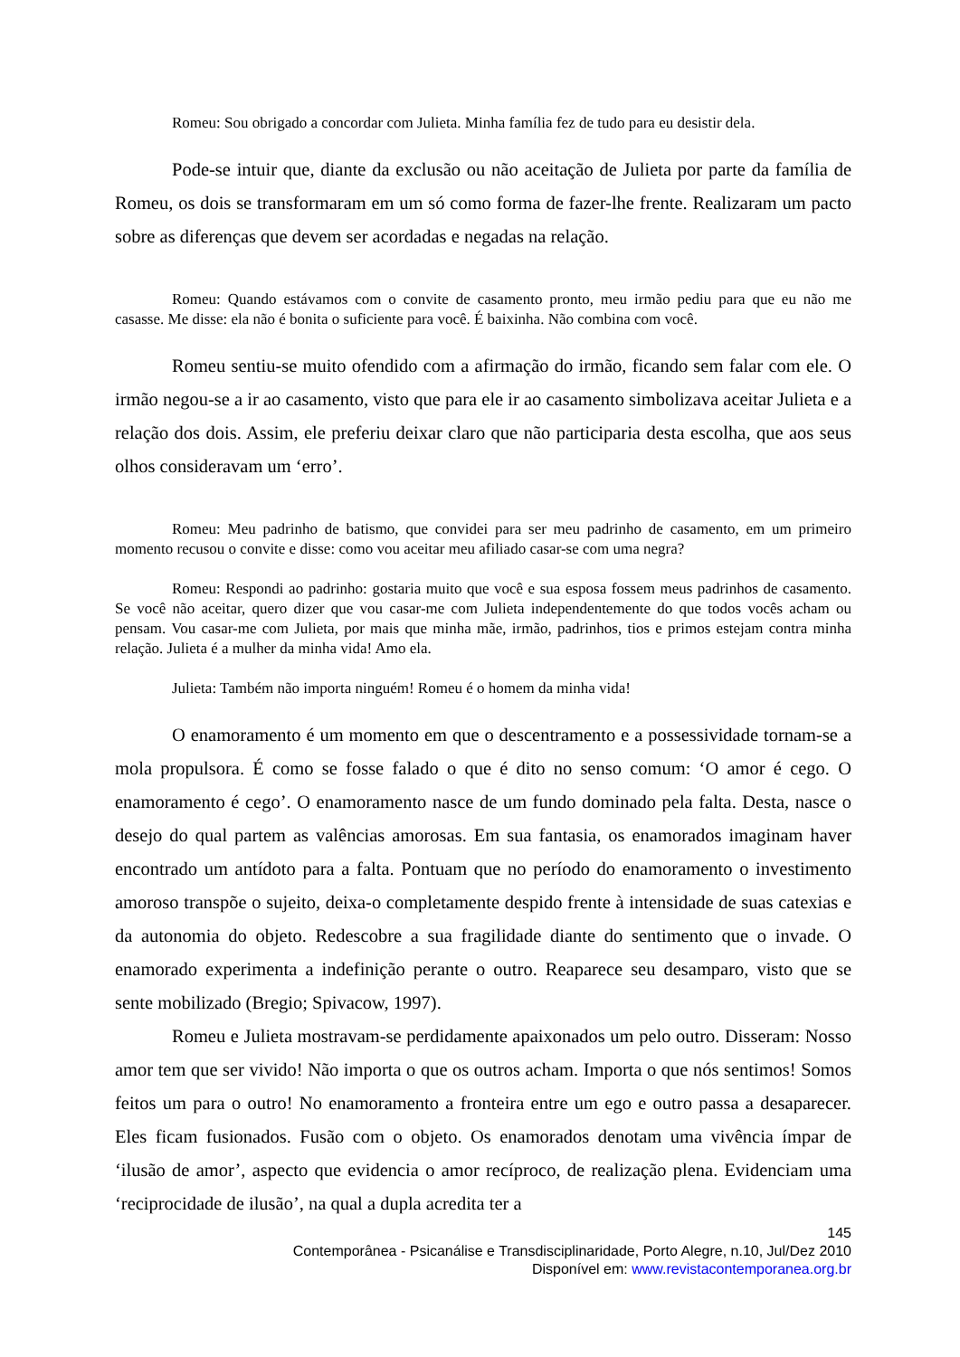Romeu: Sou obrigado a concordar com Julieta. Minha família fez de tudo para eu desistir dela.
Pode-se intuir que, diante da exclusão ou não aceitação de Julieta por parte da família de Romeu, os dois se transformaram em um só como forma de fazer-lhe frente. Realizaram um pacto sobre as diferenças que devem ser acordadas e negadas na relação.
Romeu: Quando estávamos com o convite de casamento pronto, meu irmão pediu para que eu não me casasse. Me disse: ela não é bonita o suficiente para você. É baixinha. Não combina com você.
Romeu sentiu-se muito ofendido com a afirmação do irmão, ficando sem falar com ele. O irmão negou-se a ir ao casamento, visto que para ele ir ao casamento simbolizava aceitar Julieta e a relação dos dois. Assim, ele preferiu deixar claro que não participaria desta escolha, que aos seus olhos consideravam um ‘erro’.
Romeu: Meu padrinho de batismo, que convidei para ser meu padrinho de casamento, em um primeiro momento recusou o convite e disse: como vou aceitar meu afiliado casar-se com uma negra?
Romeu: Respondi ao padrinho: gostaria muito que você e sua esposa fossem meus padrinhos de casamento. Se você não aceitar, quero dizer que vou casar-me com Julieta independentemente do que todos vocês acham ou pensam. Vou casar-me com Julieta, por mais que minha mãe, irmão, padrinhos, tios e primos estejam contra minha relação. Julieta é a mulher da minha vida! Amo ela.
Julieta: Também não importa ninguém! Romeu é o homem da minha vida!
O enamoramento é um momento em que o descentramento e a possessividade tornam-se a mola propulsora. É como se fosse falado o que é dito no senso comum: ‘O amor é cego. O enamoramento é cego’. O enamoramento nasce de um fundo dominado pela falta. Desta, nasce o desejo do qual partem as valências amorosas. Em sua fantasia, os enamorados imaginam haver encontrado um antídoto para a falta. Pontuam que no período do enamoramento o investimento amoroso transpõe o sujeito, deixa-o completamente despido frente à intensidade de suas catexias e da autonomia do objeto. Redescobre a sua fragilidade diante do sentimento que o invade. O enamorado experimenta a indefinição perante o outro. Reaparece seu desamparo, visto que se sente mobilizado (Bregio; Spivacow, 1997).
Romeu e Julieta mostravam-se perdidamente apaixonados um pelo outro. Disseram: Nosso amor tem que ser vivido! Não importa o que os outros acham. Importa o que nós sentimos! Somos feitos um para o outro! No enamoramento a fronteira entre um ego e outro passa a desaparecer. Eles ficam fusionados. Fusão com o objeto. Os enamorados denotam uma vivência ímpar de ‘ilusão de amor’, aspecto que evidencia o amor recíproco, de realização plena. Evidenciam uma ‘reciprocidade de ilusão’, na qual a dupla acredita ter a
145
Contemporânea - Psicanálise e Transdisciplinaridade, Porto Alegre, n.10, Jul/Dez 2010
Disponível em: www.revistacontemporanea.org.br